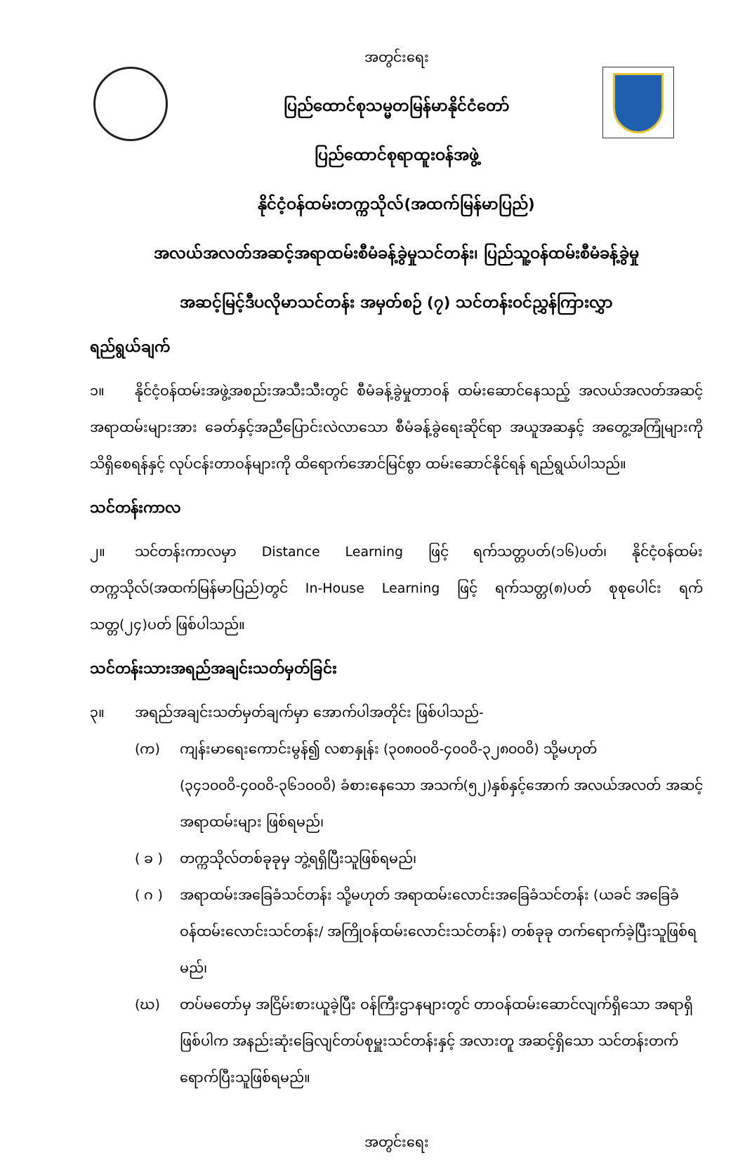အတွင်းရေး
ပြည်ထောင်စုသမ္မတမြန်မာနိုင်ငံတော်
ပြည်ထောင်စုရာထူးဝန်အဖွဲ့
နိုင်ငံ့ဝန်ထမ်းတက္ကသိုလ်(အထက်မြန်မာပြည်)
အလယ်အလတ်အဆင့်အရာထမ်းစီမံခန့်ခွဲမှုသင်တန်း၊ ပြည်သူ့ဝန်ထမ်းစီမံခန့်ခွဲမှု
အဆင့်မြင့်ဒီပလိုမာသင်တန်း အမှတ်စဉ် (၇) သင်တန်းဝင်ညွှန်ကြားလွှာ
ရည်ရွယ်ချက်
၁။ နိုင်ငံ့ဝန်ထမ်းအဖွဲ့အစည်းအသီးသီးတွင် စီမံခန့်ခွဲမှုတာဝန် ထမ်းဆောင်နေသည့် အလယ်အလတ်အဆင့်အရာထမ်းများအား ခေတ်နှင့်အညီပြောင်းလဲလာသော စီမံခန့်ခွဲရေးဆိုင်ရာ အယူအဆနှင့် အတွေ့အကြုံများကို သိရှိစေရန်နှင့် လုပ်ငန်းတာဝန်များကို ထိရောက်အောင်မြင်စွာ ထမ်းဆောင်နိုင်ရန် ရည်ရွယ်ပါသည်။
သင်တန်းကာလ
၂။ သင်တန်းကာလမှာ Distance Learning ဖြင့် ရက်သတ္တပတ်(၁၆)ပတ်၊ နိုင်ငံ့ဝန်ထမ်းတက္ကသိုလ်(အထက်မြန်မာပြည်)တွင် In-House Learning ဖြင့် ရက်သတ္တ(၈)ပတ် စုစုပေါင်း ရက်သတ္တ(၂၄)ပတ် ဖြစ်ပါသည်။
သင်တန်းသားအရည်အချင်းသတ်မှတ်ခြင်း
၃။ အရည်အချင်းသတ်မှတ်ချက်မှာ အောက်ပါအတိုင်း ဖြစ်ပါသည်-
(က) ကျန်းမာရေးကောင်းမွန်၍ လစာနှုန်း (၃၀၈၀၀၀ိ-၄၀၀၀ိ-၃၂၈၀၀၀ိ) သို့မဟုတ် (၃၄၁၀၀၀ိ-၄၀၀၀ိ-၃၆၁၀၀၀ိ) ခံစားနေသော အသက်(၅၂)နှစ်နှင့်အောက် အလယ်အလတ် အဆင့် အရာထမ်းများ ဖြစ်ရမည်၊
( ခ ) တက္ကသိုလ်တစ်ခုခုမှ ဘွဲ့ရရှိပြီးသူဖြစ်ရမည်၊
( ဂ ) အရာထမ်းအခြေခံသင်တန်း သို့မဟုတ် အရာထမ်းလောင်းအခြေခံသင်တန်း (ယခင် အခြေခံဝန်ထမ်းလောင်းသင်တန်း/ အကြိုဝန်ထမ်းလောင်းသင်တန်း) တစ်ခုခု တက်ရောက်ခဲ့ပြီးသူဖြစ်ရမည်၊
(ဃ) တပ်မတော်မှ အငြိမ်းစားယူခဲ့ပြီး ဝန်ကြီးဌာနများတွင် တာဝန်ထမ်းဆောင်လျက်ရှိသော အရာရှိဖြစ်ပါက အနည်းဆုံးခြေလျင်တပ်စုမှူးသင်တန်းနှင့် အလားတူ အဆင့်ရှိသော သင်တန်းတက်ရောက်ပြီးသူဖြစ်ရမည်။
အတွင်းရေး